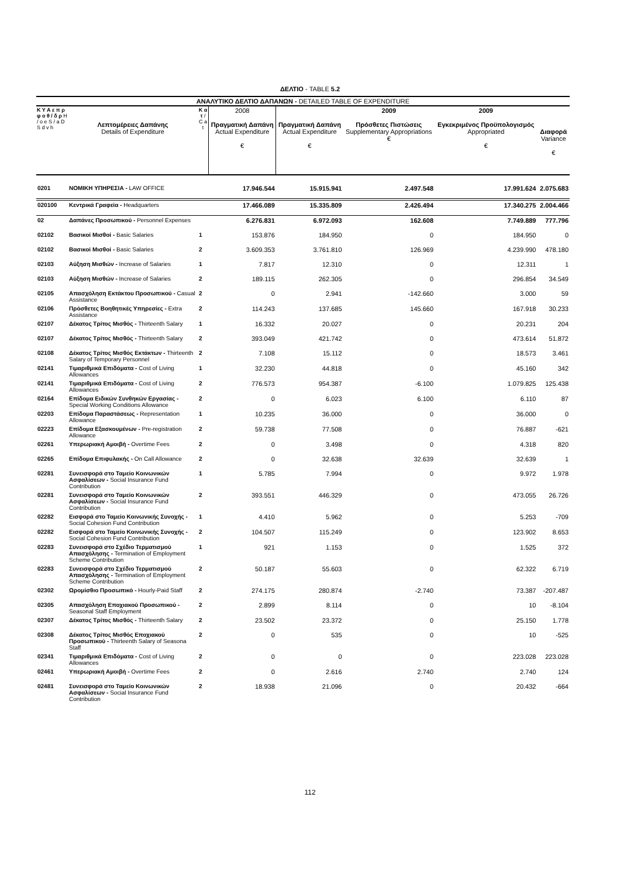ΔΕΛΤΙΟ - TABLE 5.2
| ΑΝΑΛΥΤΙΚΟ ΔΕΛΤΙΟ ΔΑΠΑΝΩΝ - DETAILED TABLE OF EXPENDITURE | | | | | | | |
| --- | --- | --- | --- | --- | --- | --- | --- |
| Κ Υ Α ε π ρ φ ο θ / δ ρ Η / ο e S / a D S d v h | Λεπτομέρειες Δαπάνης Details of Expenditure | Κ α τ / C a t | 2008 Πραγματική Δαπάνη Actual Expenditure € | Πραγματική Δαπάνη Actual Expenditure € | 2009 Πρόσθετες Πιστώσεις Supplementary Appropriations € | 2009 Εγκεκριμένος Προϋπολογισμός Appropriated € | Διαφορά Variance € |
| 0201 | ΝΟΜΙΚΗ ΥΠΗΡΕΣΙΑ - LAW OFFICE | | 17.946.544 | 15.915.941 | 2.497.548 | 17.991.624 | 2.075.683 |
| 020100 | Κεντρικά Γραφεία - Headquarters | | 17.466.089 | 15.335.809 | 2.426.494 | 17.340.275 | 2.004.466 |
| 02 | Δαπάνες Προσωπικού - Personnel Expenses | | 6.276.831 | 6.972.093 | 162.608 | 7.749.889 | 777.796 |
| 02102 | Βασικοί Μισθοί - Basic Salaries | 1 | 153.876 | 184.950 | 0 | 184.950 | 0 |
| 02102 | Βασικοί Μισθοί - Basic Salaries | 2 | 3.609.353 | 3.761.810 | 126.969 | 4.239.990 | 478.180 |
| 02103 | Αύξηση Μισθών - Increase of Salaries | 1 | 7.817 | 12.310 | 0 | 12.311 | 1 |
| 02103 | Αύξηση Μισθών - Increase of Salaries | 2 | 189.115 | 262.305 | 0 | 296.854 | 34.549 |
| 02105 | Απασχόληση Εκτάκτου Προσωπικού - Casual Assistance | 2 | 0 | 2.941 | -142.660 | 3.000 | 59 |
| 02106 | Πρόσθετες Βοηθητικές Υπηρεσίες - Extra Assistance | 2 | 114.243 | 137.685 | 145.660 | 167.918 | 30.233 |
| 02107 | Δέκατος Τρίτος Μισθός - Thirteenth Salary | 1 | 16.332 | 20.027 | 0 | 20.231 | 204 |
| 02107 | Δέκατος Τρίτος Μισθός - Thirteenth Salary | 2 | 393.049 | 421.742 | 0 | 473.614 | 51.872 |
| 02108 | Δέκατος Τρίτος Μισθός Εκτάκτων - Thirteenth Salary of Temporary Personnel | 2 | 7.108 | 15.112 | 0 | 18.573 | 3.461 |
| 02141 | Τιμαριθμικά Επιδόματα - Cost of Living Allowances | 1 | 32.230 | 44.818 | 0 | 45.160 | 342 |
| 02141 | Τιμαριθμικά Επιδόματα - Cost of Living Allowances | 2 | 776.573 | 954.387 | -6.100 | 1.079.825 | 125.438 |
| 02164 | Επίδομα Ειδικών Συνθηκών Εργασίας - Special Working Conditions Allowance | 2 | 0 | 6.023 | 6.100 | 6.110 | 87 |
| 02203 | Επίδομα Παραστάσεως - Representation Allowance | 1 | 10.235 | 36.000 | 0 | 36.000 | 0 |
| 02223 | Επίδομα Εξασκουμένων - Pre-registration Allowance | 2 | 59.738 | 77.508 | 0 | 76.887 | -621 |
| 02261 | Υπερωριακή Αμοιβή - Overtime Fees | 2 | 0 | 3.498 | 0 | 4.318 | 820 |
| 02265 | Επίδομα Επιφυλακής - On Call Allowance | 2 | 0 | 32.638 | 32.639 | 32.639 | 1 |
| 02281 | Συνεισφορά στο Ταμείο Κοινωνικών Ασφαλίσεων - Social Insurance Fund Contribution | 1 | 5.785 | 7.994 | 0 | 9.972 | 1.978 |
| 02281 | Συνεισφορά στο Ταμείο Κοινωνικών Ασφαλίσεων - Social Insurance Fund Contribution | 2 | 393.551 | 446.329 | 0 | 473.055 | 26.726 |
| 02282 | Εισφορά στο Ταμείο Κοινωνικής Συνοχής - Social Cohesion Fund Contribution | 1 | 4.410 | 5.962 | 0 | 5.253 | -709 |
| 02282 | Εισφορά στο Ταμείο Κοινωνικής Συνοχής - Social Cohesion Fund Contribution | 2 | 104.507 | 115.249 | 0 | 123.902 | 8.653 |
| 02283 | Συνεισφορά στο Σχέδιο Τερματισμού Απασχόλησης - Termination of Employment Scheme Contribution | 1 | 921 | 1.153 | 0 | 1.525 | 372 |
| 02283 | Συνεισφορά στο Σχέδιο Τερματισμού Απασχόλησης - Termination of Employment Scheme Contribution | 2 | 50.187 | 55.603 | 0 | 62.322 | 6.719 |
| 02302 | Ωρομίσθιο Προσωπικό - Hourly-Paid Staff | 2 | 274.175 | 280.874 | -2.740 | 73.387 | -207.487 |
| 02305 | Απασχόληση Εποχιακού Προσωπικού - Seasonal Staff Employment | 2 | 2.899 | 8.114 | 0 | 10 | -8.104 |
| 02307 | Δέκατος Τρίτος Μισθός - Thirteenth Salary | 2 | 23.502 | 23.372 | 0 | 25.150 | 1.778 |
| 02308 | Δέκατος Τρίτος Μισθός Εποχιακού Προσωπικού - Thirteenth Salary of Seasona Staff | 2 | 0 | 535 | 0 | 10 | -525 |
| 02341 | Τιμαριθμικά Επιδόματα - Cost of Living Allowances | 2 | 0 | 0 | 0 | 223.028 | 223.028 |
| 02461 | Υπερωριακή Αμοιβή - Overtime Fees | 2 | 0 | 2.616 | 2.740 | 2.740 | 124 |
| 02481 | Συνεισφορά στο Ταμείο Κοινωνικών Ασφαλίσεων - Social Insurance Fund Contribution | 2 | 18.938 | 21.096 | 0 | 20.432 | -664 |
112